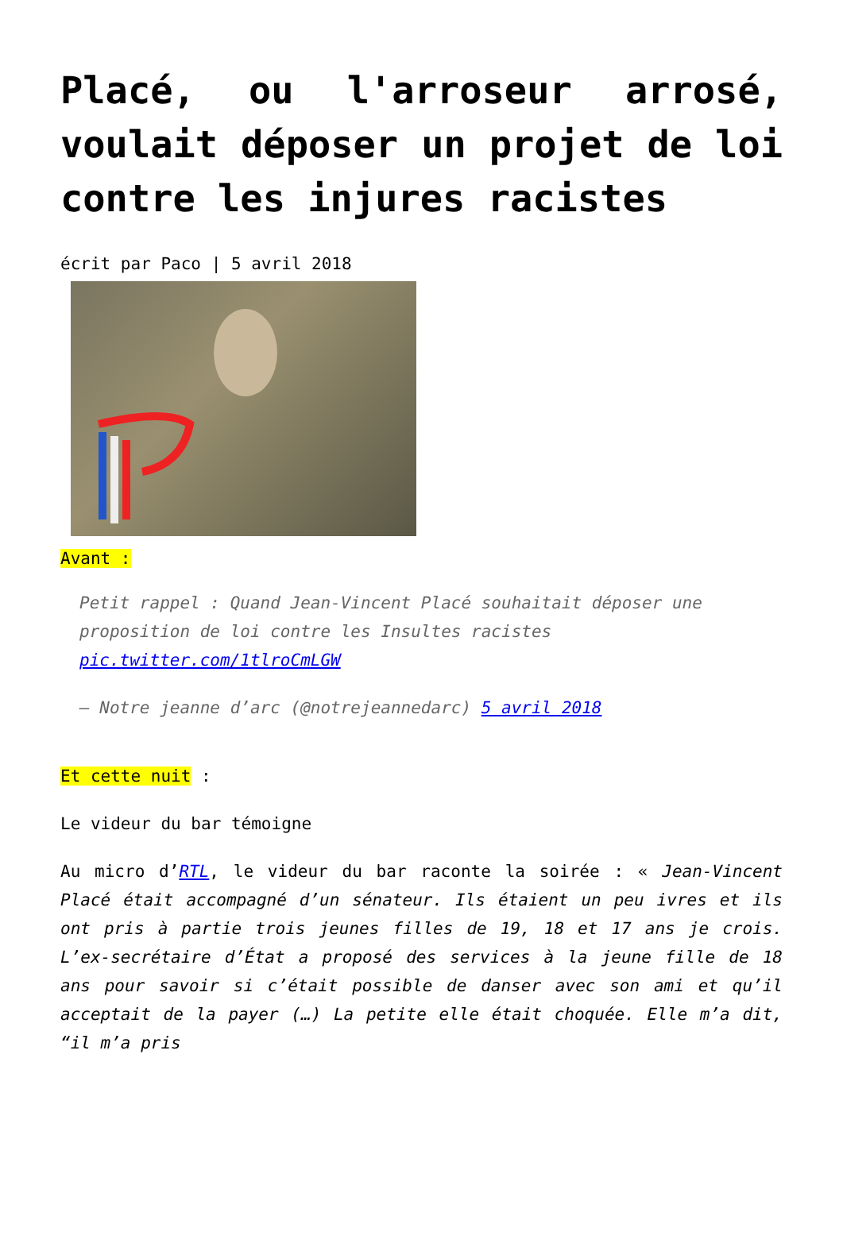Placé, ou l'arroseur arrosé, voulait déposer un projet de loi contre les injures racistes
écrit par Paco | 5 avril 2018
Avant :
Petit rappel : Quand Jean-Vincent Placé souhaitait déposer une proposition de loi contre les Insultes racistes pic.twitter.com/1tlroCmLGW
— Notre jeanne d’arc (@notrejeannedarc) 5 avril 2018
Et cette nuit :
Le videur du bar témoigne
Au micro d’RTL, le videur du bar raconte la soirée : « Jean-Vincent Placé était accompagné d’un sénateur. Ils étaient un peu ivres et ils ont pris à partie trois jeunes filles de 19, 18 et 17 ans je crois. L’ex-secrétaire d’État a proposé des services à la jeune fille de 18 ans pour savoir si c’était possible de danser avec son ami et qu’il acceptait de la payer (…) La petite elle était choquée. Elle m’a dit, “il m’a pris